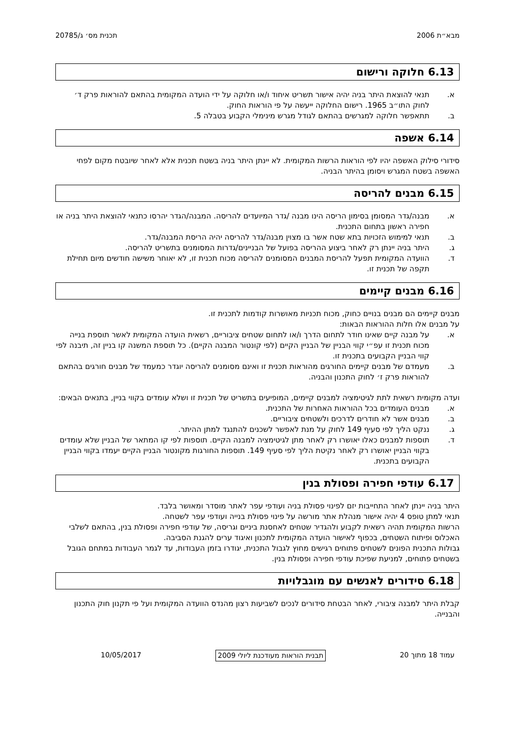מבא״ת 2006 תכנית מס׳ ג/20785
6.13 חלוקה ורישום
א. תנאי להוצאת היתר בניה יהיה אישור תשריט איחוד ו/או חלוקה על ידי הועדה המקומית בהתאם להוראות פרק ד׳ לחוק התו״ב 1965. רישום החלוקה ייעשה על פי הוראות החוק.
ב. תתאפשר חלוקה למגרשים בהתאם לגודל מגרש מינימלי הקבוע בטבלה 5.
6.14 אשפה
סידורי סילוק האשפה יהיו לפי הוראות הרשות המקומית. לא יינתן היתר בניה בשטח תכנית אלא לאחר שיובטח מקום לפחי האשפה בשטח המגרש ויסומן בהיתר הבניה.
6.15 מבנים להריסה
א. מבנה/גדר המסומן בסימון הריסה הינו מבנה /גדר המיועדים להריסה. המבנה/הגדר יהרסו כתנאי להוצאת היתר בניה או חפירה ראשון בתחום התכנית.
ב. תנאי למימוש הזכויות בתא שטח אשר בו מצוין מבנה/גדר להריסה יהיה הריסת המבנה/גדר.
ג. היתר בניה יינתן רק לאחר ביצוע ההריסה בפועל של הבניינים/גדרות המסומנים בתשריט להריסה.
ד. הוועדה המקומית תפעל להריסת המבנים המסומנים להריסה מכוח תכנית זו, לא יאוחר משישה חודשים מיום תחילת תקפה של תכנית זו.
6.16 מבנים קיימים
מבנים קיימים הם מבנים בנויים כחוק, מכוח תכניות מאושרות קודמות לתכנית זו.
על מבנים אלו חלות ההוראות הבאות:
א. על מבנה קיים שאינו חודר לתחום הדרך ו/או לתחום שטחים ציבוריים, רשאית הועדה המקומית לאשר תוספת בנייה מכוח תכנית זו עפ״י קווי הבניין של הבניין הקיים (לפי קונטור המבנה הקיים). כל תוספת המשנה קו בניין זה, תיבנה לפי קווי הבניין הקבועים בתכנית זו.
ב. מעמדם של מבנים קיימים החורגים מהוראות תכנית זו ואינם מסומנים להריסה יוגדר כמעמד של מבנים חורגים בהתאם להוראות פרק ז׳ לחוק התכנון והבניה.
ועדה מקומית רשאית לתת לגיטימציה למבנים קיימים, המופיעים בתשריט של תכנית זו ושלא עומדים בקווי בניין, בתנאים הבאים:
א. מבנים העומדים בכל ההוראות האחרות של התכנית.
ב. מבנים אשר לא חודרים לדרכים ולשטחים ציבוריים.
ג. ננקט הליך לפי סעיף 149 לחוק על מנת לאפשר לשכנים להתנגד למתן ההיתר.
ד. תוספות למבנים כאלו יאושרו רק לאחר מתן לגיטימציה למבנה הקיים. תוספות לפי קו המתאר של הבניין שלא עומדים בקווי הבניין יאושרו רק לאחר נקיטת הליך לפי סעיף 149. תוספות החורגות מקונטור הבניין הקיים יעמדו בקווי הבניין הקבועים בתכנית.
6.17 עודפי חפירה ופסולת בנין
היתר בניה יינתן לאחר התחייבות יזם לפינוי פסולת בניה ועודפי עפר לאתר מוסדר ומאושר בלבד.
תנאי למתן טופס 4 יהיה אישור מנהלת אתר מורשה על פינוי פסולת בנייה ועודפי עפר לשטחה.
הרשות המקומית תהיה רשאית לקבוע ולהגדיר שטחים לאחסנת ביניים וגריסה, של עודפי חפירה ופסולת בנין, בהתאם לשלבי האכלוס ופיתוח השטחים, בכפוף לאישור הועדה המקומית לתכנון ואיגוד ערים להגנת הסביבה.
גבולות התכנית הפונים לשטחים פתוחים רגישים מחוץ לגבול התכנית, יגודרו בזמן העבודות, עד לגמר העבודות במתחם הגובל בשטחים פתוחים, למניעת שפיכת עודפי חפירה ופסולת בנין.
6.18 סידורים לאנשים עם מוגבלויות
קבלת היתר למבנה ציבורי, לאחר הבטחת סידורים לנכים לשביעות רצון מהנדס הוועדה המקומית ועל פי תקנון חוק התכנון והבנייה.
עמוד 18 מתוך 20 תבנית הוראות מעודכנת ליולי 2009 10/05/2017